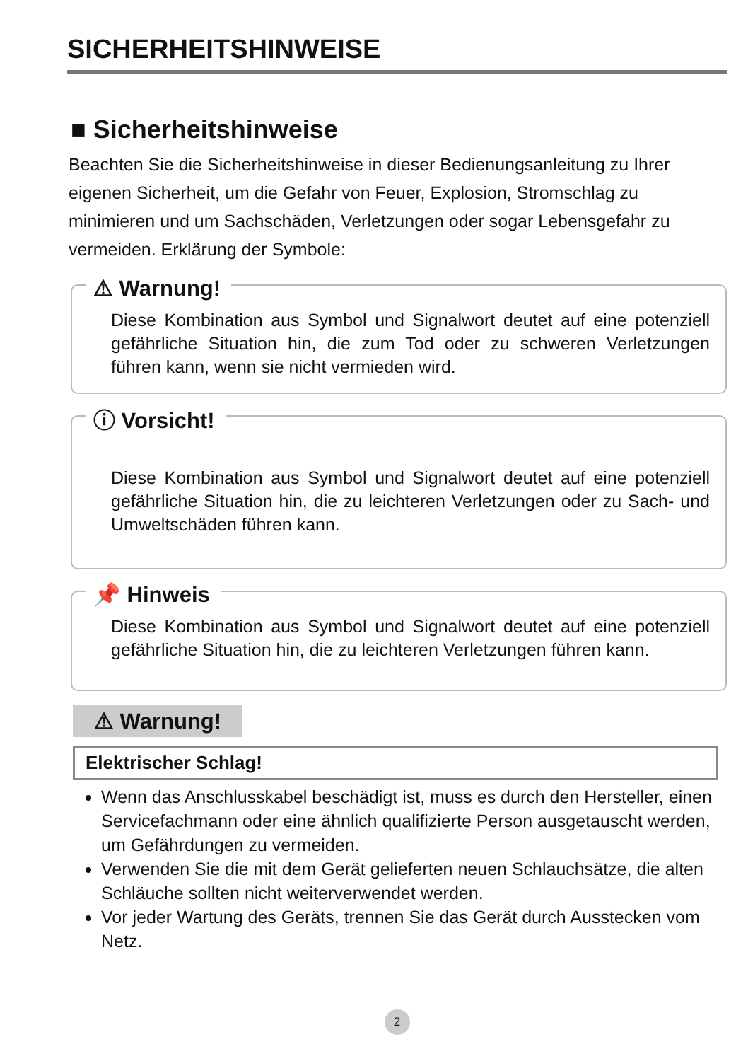SICHERHEITSHINWEISE
■ Sicherheitshinweise
Beachten Sie die Sicherheitshinweise in dieser Bedienungsanleitung zu Ihrer eigenen Sicherheit, um die Gefahr von Feuer, Explosion, Stromschlag zu minimieren und um Sachschäden, Verletzungen oder sogar Lebensgefahr zu vermeiden. Erklärung der Symbole:
⚠ Warnung!
Diese Kombination aus Symbol und Signalwort deutet auf eine potenziell gefährliche Situation hin, die zum Tod oder zu schweren Verletzungen führen kann, wenn sie nicht vermieden wird.
ⓘ Vorsicht!
Diese Kombination aus Symbol und Signalwort deutet auf eine potenziell gefährliche Situation hin, die zu leichteren Verletzungen oder zu Sach- und Umweltschäden führen kann.
📌 Hinweis
Diese Kombination aus Symbol und Signalwort deutet auf eine potenziell gefährliche Situation hin, die zu leichteren Verletzungen führen kann.
⚠ Warnung!
Elektrischer Schlag!
Wenn das Anschlusskabel beschädigt ist, muss es durch den Hersteller, einen Servicefachmann oder eine ähnlich qualifizierte Person ausgetauscht werden, um Gefährdungen zu vermeiden.
Verwenden Sie die mit dem Gerät gelieferten neuen Schlauchsätze, die alten Schläuche sollten nicht weiterverwendet werden.
Vor jeder Wartung des Geräts, trennen Sie das Gerät durch Ausstecken vom Netz.
2